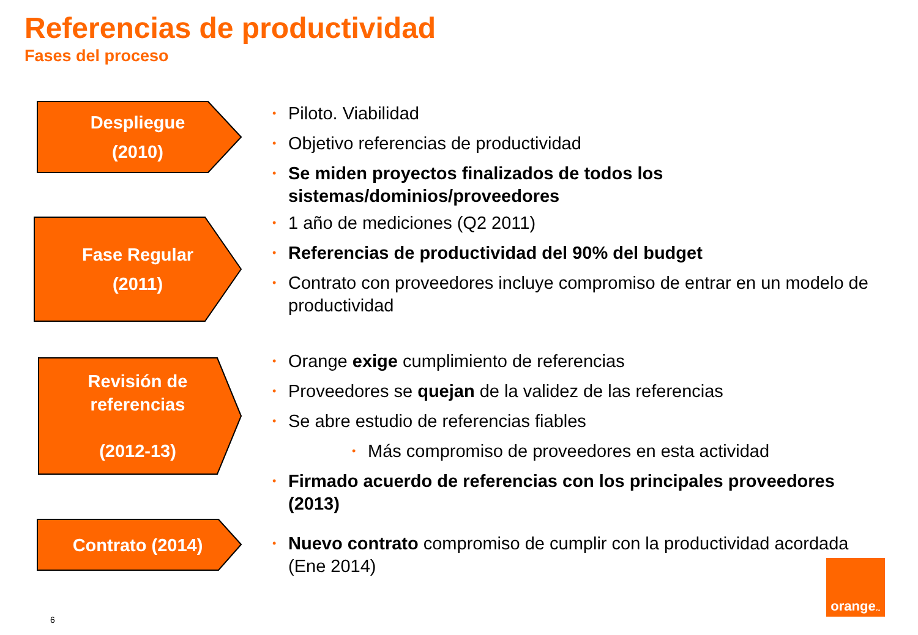Referencias de productividad
Fases del proceso
Despliegue
(2010)
Piloto. Viabilidad
Objetivo referencias de productividad
Se miden proyectos finalizados de todos los sistemas/dominios/proveedores
Fase Regular
(2011)
1 año de mediciones (Q2 2011)
Referencias de productividad del 90% del budget
Contrato con proveedores incluye compromiso de entrar en un modelo de productividad
Revisión de
referencias
(2012-13)
Orange exige cumplimiento de referencias
Proveedores se quejan de la validez de las referencias
Se abre estudio de referencias fiables
Más compromiso de proveedores en esta actividad
Firmado acuerdo de referencias con los principales proveedores (2013)
Contrato (2014)
Nuevo contrato compromiso de cumplir con la productividad acordada (Ene 2014)
orange<sup>™</sup>
6